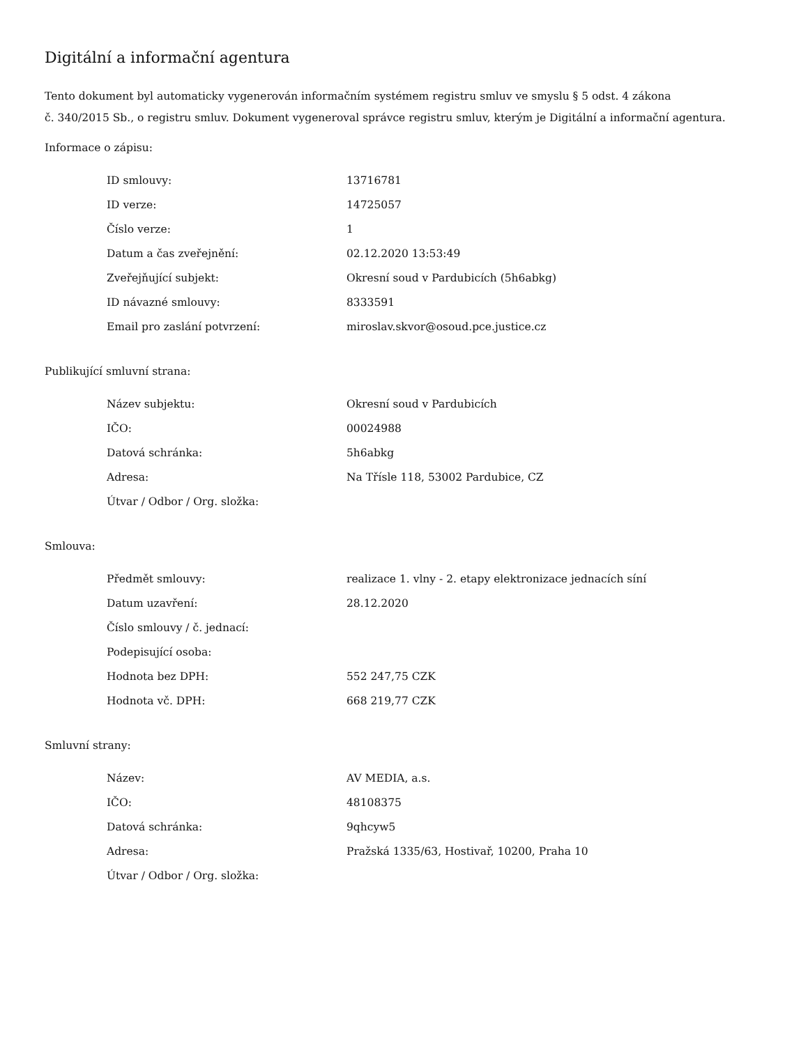Digitální a informační agentura
Tento dokument byl automaticky vygenerován informačním systémem registru smluv ve smyslu § 5 odst. 4 zákona
č. 340/2015 Sb., o registru smluv. Dokument vygeneroval správce registru smluv, kterým je Digitální a informační agentura.
Informace o zápisu:
| ID smlouvy: | 13716781 |
| ID verze: | 14725057 |
| Číslo verze: | 1 |
| Datum a čas zveřejnění: | 02.12.2020 13:53:49 |
| Zveřejňující subjekt: | Okresní soud v Pardubicích (5h6abkg) |
| ID návazné smlouvy: | 8333591 |
| Email pro zaslání potvrzení: | miroslav.skvor@osoud.pce.justice.cz |
Publikující smluvní strana:
| Název subjektu: | Okresní soud v Pardubicích |
| IČO: | 00024988 |
| Datová schránka: | 5h6abkg |
| Adresa: | Na Třísle 118, 53002 Pardubice, CZ |
| Útvar / Odbor / Org. složka: | |
Smlouva:
| Předmět smlouvy: | realizace 1. vlny - 2. etapy elektronizace jednacích síní |
| Datum uzavření: | 28.12.2020 |
| Číslo smlouvy / č. jednací: | |
| Podepisující osoba: | |
| Hodnota bez DPH: | 552 247,75 CZK |
| Hodnota vč. DPH: | 668 219,77 CZK |
Smluvní strany:
| Název: | AV MEDIA, a.s. |
| IČO: | 48108375 |
| Datová schránka: | 9qhcyw5 |
| Adresa: | Pražská 1335/63, Hostivař, 10200, Praha 10 |
| Útvar / Odbor / Org. složka: | |